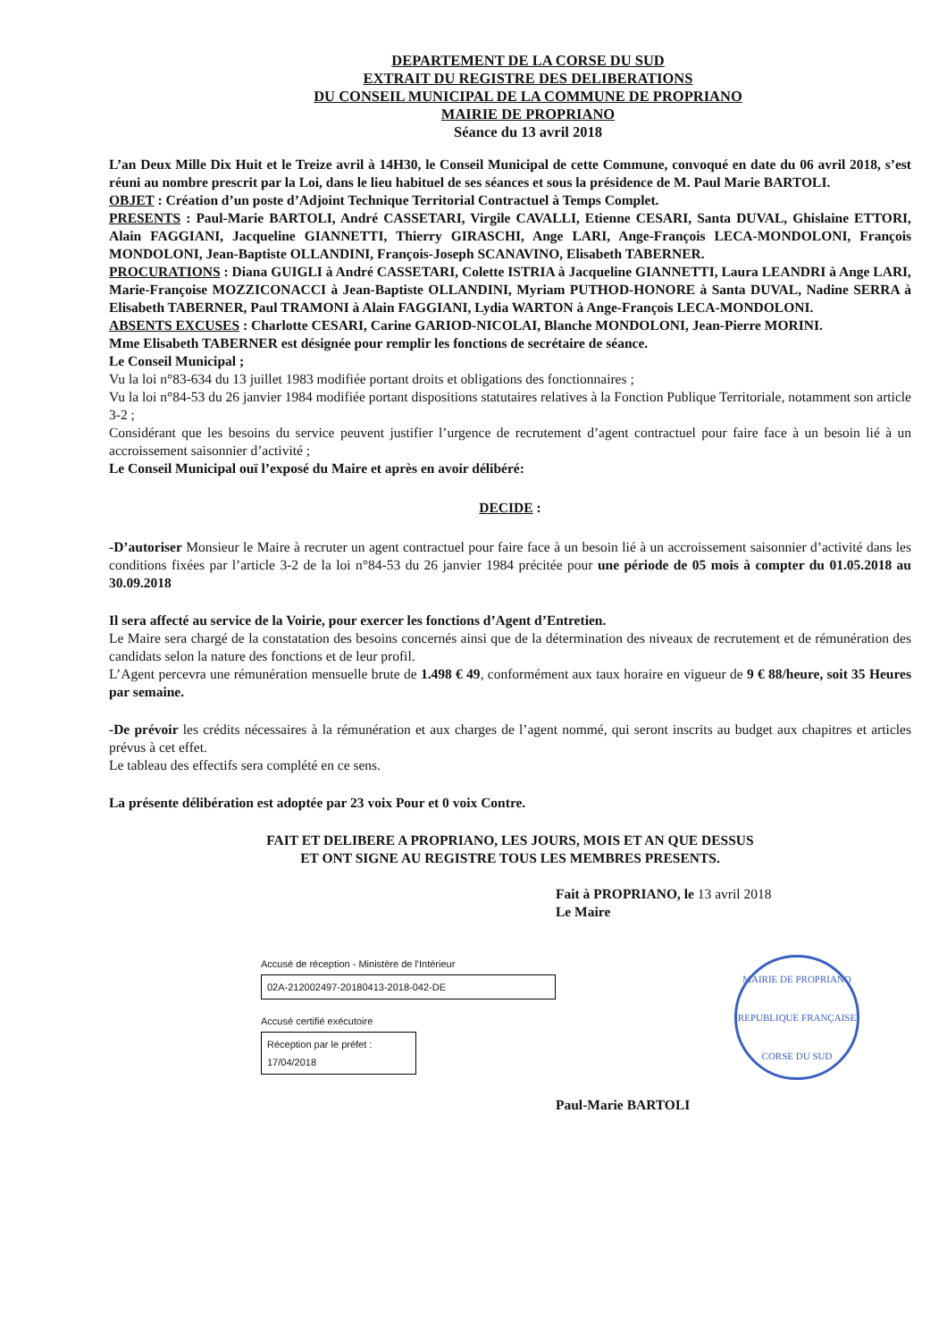DEPARTEMENT DE LA CORSE DU SUD
EXTRAIT DU REGISTRE DES DELIBERATIONS
DU CONSEIL MUNICIPAL DE LA COMMUNE DE PROPRIANO
MAIRIE DE PROPRIANO
Séance du 13 avril 2018
L’an Deux Mille Dix Huit et le Treize avril à 14H30, le Conseil Municipal de cette Commune, convoqué en date du 06 avril 2018, s’est réuni au nombre prescrit par la Loi, dans le lieu habituel de ses séances et sous la présidence de M. Paul Marie BARTOLI.
OBJET : Création d’un poste d’Adjoint Technique Territorial Contractuel à Temps Complet.
PRESENTS : Paul-Marie BARTOLI, André CASSETARI, Virgile CAVALLI, Etienne CESARI, Santa DUVAL, Ghislaine ETTORI, Alain FAGGIANI, Jacqueline GIANNETTI, Thierry GIRASCHI, Ange LARI, Ange-François LECA-MONDOLONI, François MONDOLONI, Jean-Baptiste OLLANDINI, François-Joseph SCANAVINO, Elisabeth TABERNER.
PROCURATIONS : Diana GUIGLI à André CASSETARI, Colette ISTRIA à Jacqueline GIANNETTI, Laura LEANDRI à Ange LARI, Marie-Françoise MOZZICONACCI à Jean-Baptiste OLLANDINI, Myriam PUTHOD-HONORE à Santa DUVAL, Nadine SERRA à Elisabeth TABERNER, Paul TRAMONI à Alain FAGGIANI, Lydia WARTON à Ange-François LECA-MONDOLONI.
ABSENTS EXCUSES : Charlotte CESARI, Carine GARIOD-NICOLAI, Blanche MONDOLONI, Jean-Pierre MORINI.
Mme Elisabeth TABERNER est désignée pour remplir les fonctions de secrétaire de séance.
Le Conseil Municipal ;
Vu la loi n°83-634 du 13 juillet 1983 modifiée portant droits et obligations des fonctionnaires ;
Vu la loi n°84-53 du 26 janvier 1984 modifiée portant dispositions statutaires relatives à la Fonction Publique Territoriale, notamment son article 3-2 ;
Considérant que les besoins du service peuvent justifier l’urgence de recrutement d’agent contractuel pour faire face à un besoin lié à un accroissement saisonnier d’activité ;
Le Conseil Municipal ouï l’exposé du Maire et après en avoir délibéré:
DECIDE :
-D’autoriser Monsieur le Maire à recruter un agent contractuel pour faire face à un besoin lié à un accroissement saisonnier d’activité dans les conditions fixées par l’article 3-2 de la loi n°84-53 du 26 janvier 1984 précitée pour une période de 05 mois à compter du 01.05.2018 au 30.09.2018
Il sera affecté au service de la Voirie, pour exercer les fonctions d’Agent d’Entretien.
Le Maire sera chargé de la constatation des besoins concernés ainsi que de la détermination des niveaux de recrutement et de rémunération des candidats selon la nature des fonctions et de leur profil.
L’Agent percevra une rémunération mensuelle brute de 1.498 € 49, conformément aux taux horaire en vigueur de 9 € 88/heure, soit 35 Heures par semaine.
-De prévoir les crédits nécessaires à la rémunération et aux charges de l’agent nommé, qui seront inscrits au budget aux chapitres et articles prévus à cet effet.
Le tableau des effectifs sera complété en ce sens.
La présente délibération est adoptée par 23 voix Pour et 0 voix Contre.
FAIT ET DELIBERE A PROPRIANO, LES JOURS, MOIS ET AN QUE DESSUS
ET ONT SIGNE AU REGISTRE TOUS LES MEMBRES PRESENTS.
Fait à PROPRIANO, le 13 avril 2018
Le Maire
Accusé de réception - Ministère de l'Intérieur
02A-212002497-20180413-2018-042-DE
Accusé certifié exécutoire
Réception par le préfet : 17/04/2018
MAIRIE DE PROPRIANO
REPUBLIQUE FRANÇAISE
CORSE DU SUD
Paul-Marie BARTOLI